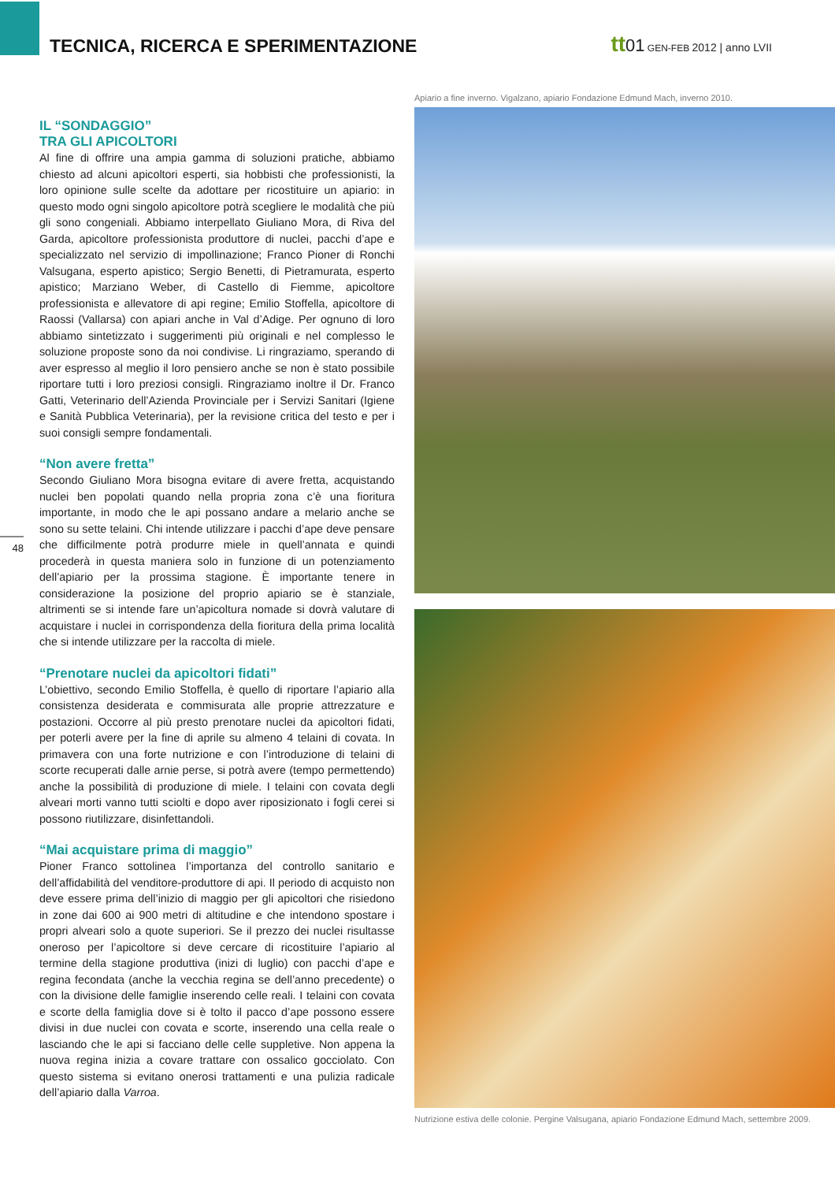TECNICA, RICERCA E SPERIMENTAZIONE
tt 01 GEN-FEB 2012 | anno LVII
48
IL “SONDAGGIO”
TRA GLI APICOLTORI
Al fine di offrire una ampia gamma di soluzioni pratiche, abbiamo chiesto ad alcuni apicoltori esperti, sia hobbisti che professionisti, la loro opinione sulle scelte da adottare per ricostituire un apiario: in questo modo ogni singolo apicoltore potrà scegliere le modalità che più gli sono congeniali. Abbiamo interpellato Giuliano Mora, di Riva del Garda, apicoltore professionista produttore di nuclei, pacchi d’ape e specializzato nel servizio di impollinazione; Franco Pioner di Ronchi Valsugana, esperto apistico; Sergio Benetti, di Pietramurata, esperto apistico; Marziano Weber, di Castello di Fiemme, apicoltore professionista e allevatore di api regine; Emilio Stoffella, apicoltore di Raossi (Vallarsa) con apiari anche in Val d’Adige. Per ognuno di loro abbiamo sintetizzato i suggerimenti più originali e nel complesso le soluzione proposte sono da noi condivise. Li ringraziamo, sperando di aver espresso al meglio il loro pensiero anche se non è stato possibile riportare tutti i loro preziosi consigli. Ringraziamo inoltre il Dr. Franco Gatti, Veterinario dell’Azienda Provinciale per i Servizi Sanitari (Igiene e Sanità Pubblica Veterinaria), per la revisione critica del testo e per i suoi consigli sempre fondamentali.
“Non avere fretta”
Secondo Giuliano Mora bisogna evitare di avere fretta, acquistando nuclei ben popolati quando nella propria zona c’è una fioritura importante, in modo che le api possano andare a melario anche se sono su sette telaini. Chi intende utilizzare i pacchi d’ape deve pensare che difficilmente potrà produrre miele in quell’annata e quindi procederà in questa maniera solo in funzione di un potenziamento dell’apiario per la prossima stagione. È importante tenere in considerazione la posizione del proprio apiario se è stanziale, altrimenti se si intende fare un’apicoltura nomade si dovrà valutare di acquistare i nuclei in corrispondenza della fioritura della prima località che si intende utilizzare per la raccolta di miele.
“Prenotare nuclei da apicoltori fidati”
L’obiettivo, secondo Emilio Stoffella, è quello di riportare l’apiario alla consistenza desiderata e commisurata alle proprie attrezzature e postazioni. Occorre al più presto prenotare nuclei da apicoltori fidati, per poterli avere per la fine di aprile su almeno 4 telaini di covata. In primavera con una forte nutrizione e con l’introduzione di telaini di scorte recuperati dalle arnie perse, si potrà avere (tempo permettendo) anche la possibilità di produzione di miele. I telaini con covata degli alveari morti vanno tutti sciolti e dopo aver riposizionato i fogli cerei si possono riutilizzare, disinfettandoli.
“Mai acquistare prima di maggio”
Pioner Franco sottolinea l’importanza del controllo sanitario e dell’affidabilità del venditore-produttore di api. Il periodo di acquisto non deve essere prima dell’inizio di maggio per gli apicoltori che risiedono in zone dai 600 ai 900 metri di altitudine e che intendono spostare i propri alveari solo a quote superiori. Se il prezzo dei nuclei risultasse oneroso per l’apicoltore si deve cercare di ricostituire l’apiario al termine della stagione produttiva (inizi di luglio) con pacchi d’ape e regina fecondata (anche la vecchia regina se dell’anno precedente) o con la divisione delle famiglie inserendo celle reali. I telaini con covata e scorte della famiglia dove si è tolto il pacco d’ape possono essere divisi in due nuclei con covata e scorte, inserendo una cella reale o lasciando che le api si facciano delle celle suppletive. Non appena la nuova regina inizia a covare trattare con ossalico gocciolato. Con questo sistema si evitano onerosi trattamenti e una pulizia radicale dell’apiario dalla Varroa.
Apiario a fine inverno. Vigalzano, apiario Fondazione Edmund Mach, inverno 2010.
Nutrizione estiva delle colonie. Pergine Valsugana, apiario Fondazione Edmund Mach, settembre 2009.